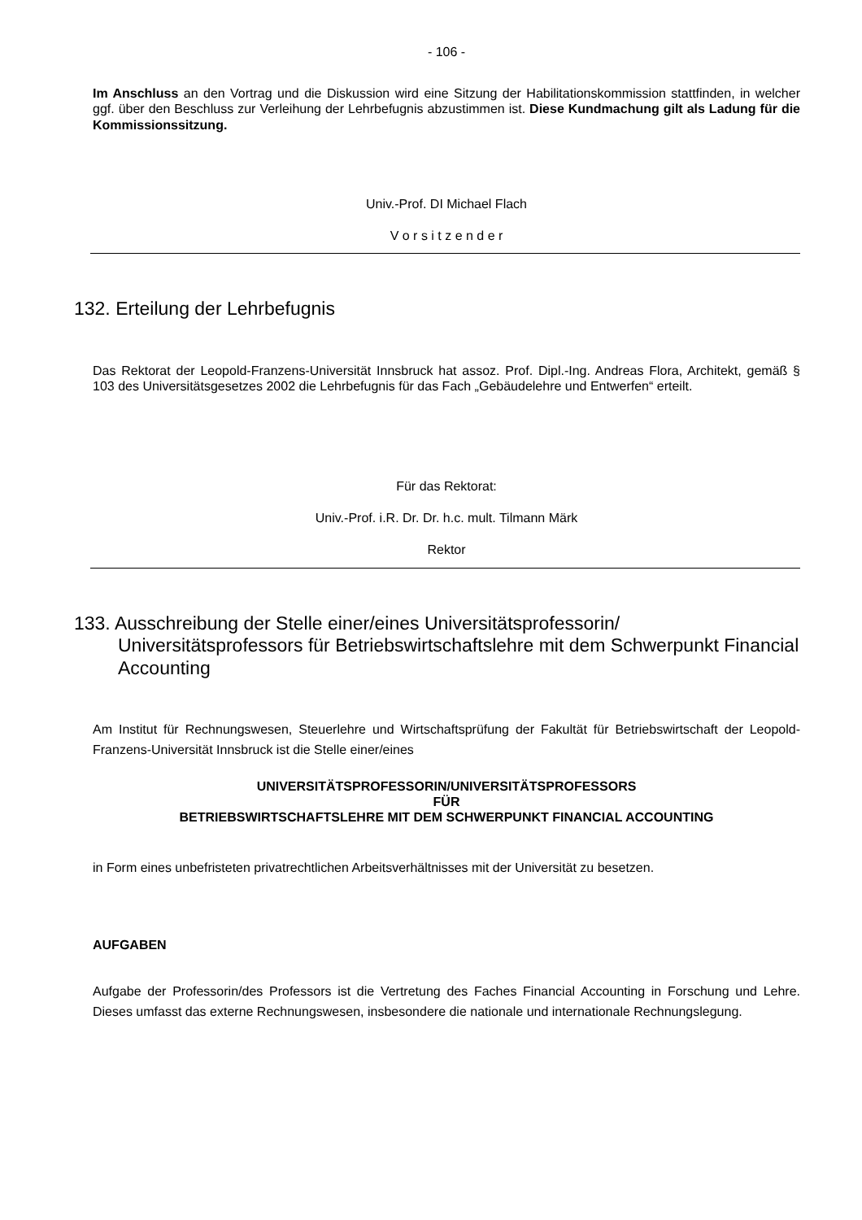- 106 -
Im Anschluss an den Vortrag und die Diskussion wird eine Sitzung der Habilitationskommission stattfinden, in welcher ggf. über den Beschluss zur Verleihung der Lehrbefugnis abzustimmen ist. Diese Kundmachung gilt als Ladung für die Kommissionssitzung.
Univ.-Prof. DI Michael Flach
V o r s i t z e n d e r
132. Erteilung der Lehrbefugnis
Das Rektorat der Leopold-Franzens-Universität Innsbruck hat assoz. Prof. Dipl.-Ing. Andreas Flora, Architekt, gemäß § 103 des Universitätsgesetzes 2002 die Lehrbefugnis für das Fach „Gebäudelehre und Entwerfen“ erteilt.
Für das Rektorat:
Univ.-Prof. i.R. Dr. Dr. h.c. mult. Tilmann Märk
Rektor
133. Ausschreibung der Stelle einer/eines Universitätsprofessorin/ Universitätsprofessors für Betriebswirtschaftslehre mit dem Schwerpunkt Financial Accounting
Am Institut für Rechnungswesen, Steuerlehre und Wirtschaftsprüfung der Fakultät für Betriebswirtschaft der Leopold-Franzens-Universität Innsbruck ist die Stelle einer/eines
UNIVERSITÄTSPROFESSORIN/UNIVERSITÄTSPROFESSORS
FÜR
BETRIEBSWIRTSCHAFTSLEHRE MIT DEM SCHWERPUNKT FINANCIAL ACCOUNTING
in Form eines unbefristeten privatrechtlichen Arbeitsverhältnisses mit der Universität zu besetzen.
AUFGABEN
Aufgabe der Professorin/des Professors ist die Vertretung des Faches Financial Accounting in Forschung und Lehre. Dieses umfasst das externe Rechnungswesen, insbesondere die nationale und internationale Rechnungslegung.